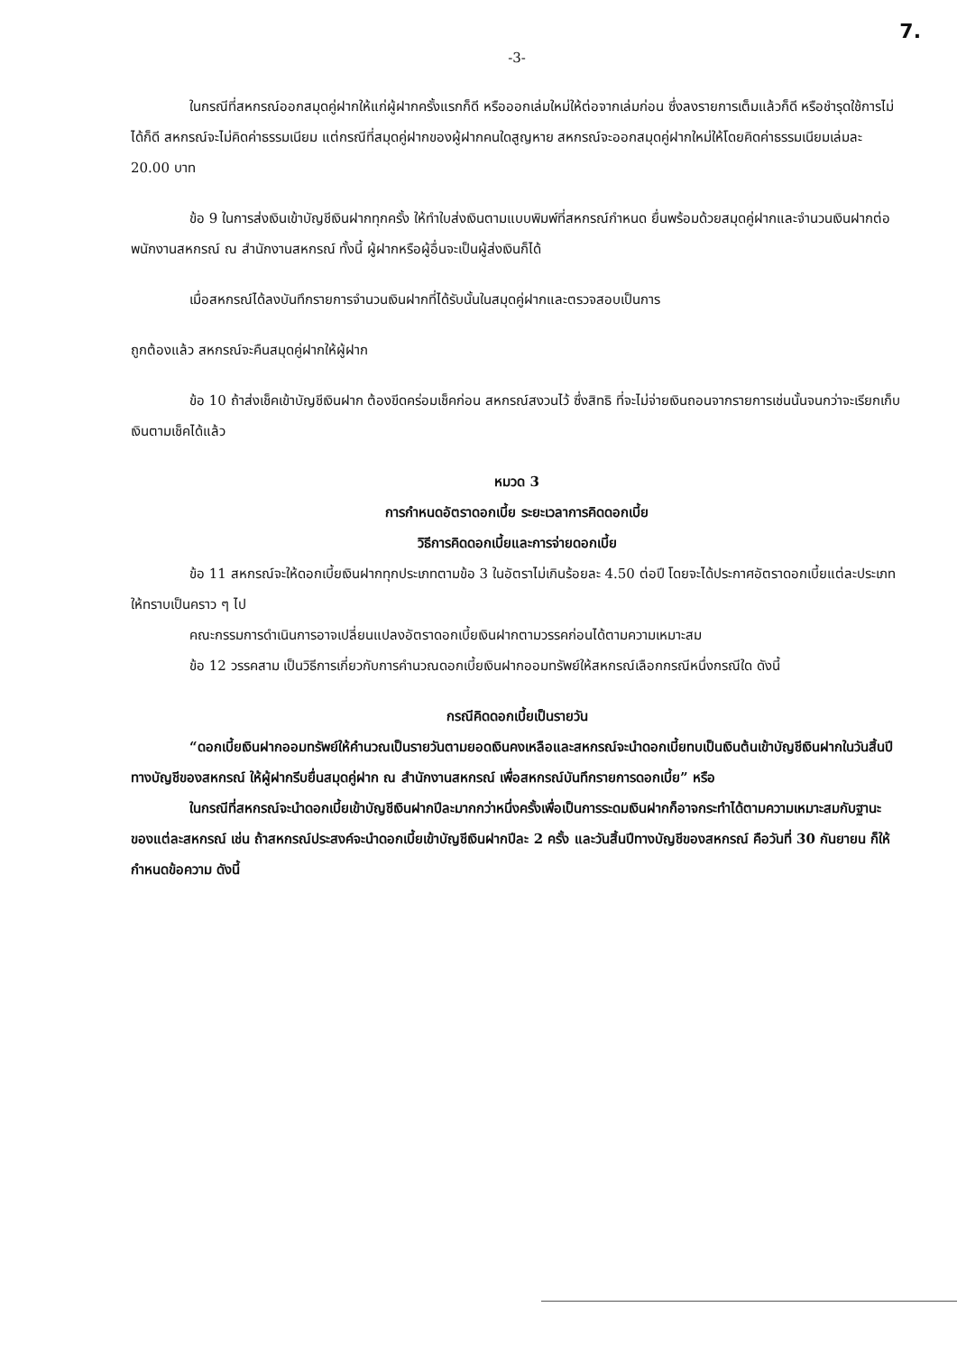7.
-3-
ในกรณีที่สหกรณ์ออกสมุดคู่ฝากให้แก่ผู้ฝากครั้งแรกก็ดี หรือออกเล่มใหม่ให้ต่อจากเล่มก่อน ซึ่งลงรายการเต็มแล้วก็ดี หรือชำรุดใช้การไม่ได้ก็ดี สหกรณ์จะไม่คิดค่าธรรมเนียม แต่กรณีที่สมุดคู่ฝากของผู้ฝากคนใดสูญหาย สหกรณ์จะออกสมุดคู่ฝากใหม่ให้โดยคิดค่าธรรมเนียมเล่มละ 20.00 บาท
ข้อ 9 ในการส่งเงินเข้าบัญชีเงินฝากทุกครั้ง ให้ทำใบส่งเงินตามแบบพิมพ์ที่สหกรณ์กำหนด ยื่นพร้อมด้วยสมุดคู่ฝากและจำนวนเงินฝากต่อพนักงานสหกรณ์ ณ สำนักงานสหกรณ์ ทั้งนี้ ผู้ฝากหรือผู้อื่นจะเป็นผู้ส่งเงินก็ได้
เมื่อสหกรณ์ได้ลงบันทึกรายการจำนวนเงินฝากที่ได้รับนั้นในสมุดคู่ฝากและตรวจสอบเป็นการ
ถูกต้องแล้ว สหกรณ์จะคืนสมุดคู่ฝากให้ผู้ฝาก
ข้อ 10 ถ้าส่งเช็คเข้าบัญชีเงินฝาก ต้องขีดคร่อมเช็คก่อน สหกรณ์สงวนไว้ ซึ่งสิทธิ ที่จะไม่จ่ายเงินถอนจากรายการเช่นนั้นจนกว่าจะเรียกเก็บเงินตามเช็คได้แล้ว
หมวด 3
การกำหนดอัตราดอกเบี้ย ระยะเวลาการคิดดอกเบี้ย
วิธีการคิดดอกเบี้ยและการจ่ายดอกเบี้ย
ข้อ 11 สหกรณ์จะให้ดอกเบี้ยเงินฝากทุกประเภทตามข้อ 3 ในอัตราไม่เกินร้อยละ 4.50 ต่อปี โดยจะได้ประกาศอัตราดอกเบี้ยแต่ละประเภทให้ทราบเป็นคราว ๆ ไป
คณะกรรมการดำเนินการอาจเปลี่ยนแปลงอัตราดอกเบี้ยเงินฝากตามวรรคก่อนได้ตามความเหมาะสม
ข้อ 12 วรรคสาม เป็นวิธีการเกี่ยวกับการคำนวณดอกเบี้ยเงินฝากออมทรัพย์ให้สหกรณ์เลือกกรณีหนึ่งกรณีใด ดังนี้
กรณีคิดดอกเบี้ยเป็นรายวัน
“ดอกเบี้ยเงินฝากออมทรัพย์ให้คำนวณเป็นรายวันตามยอดเงินคงเหลือและสหกรณ์จะนำดอกเบี้ยทบเป็นเงินต้นเข้าบัญชีเงินฝากในวันสิ้นปีทางบัญชีของสหกรณ์ ให้ผู้ฝากรีบยื่นสมุดคู่ฝาก ณ สำนักงานสหกรณ์ เพื่อสหกรณ์บันทึกรายการดอกเบี้ย” หรือ
ในกรณีที่สหกรณ์จะนำดอกเบี้ยเข้าบัญชีเงินฝากปีละมากกว่าหนึ่งครั้งเพื่อเป็นการระดมเงินฝากก็อาจกระทำได้ตามความเหมาะสมกับฐานะของแต่ละสหกรณ์ เช่น ถ้าสหกรณ์ประสงค์จะนำดอกเบี้ยเข้าบัญชีเงินฝากปีละ 2 ครั้ง และวันสิ้นปีทางบัญชีของสหกรณ์ คือวันที่ 30 กันยายน ก็ให้กำหนดข้อความ ดังนี้